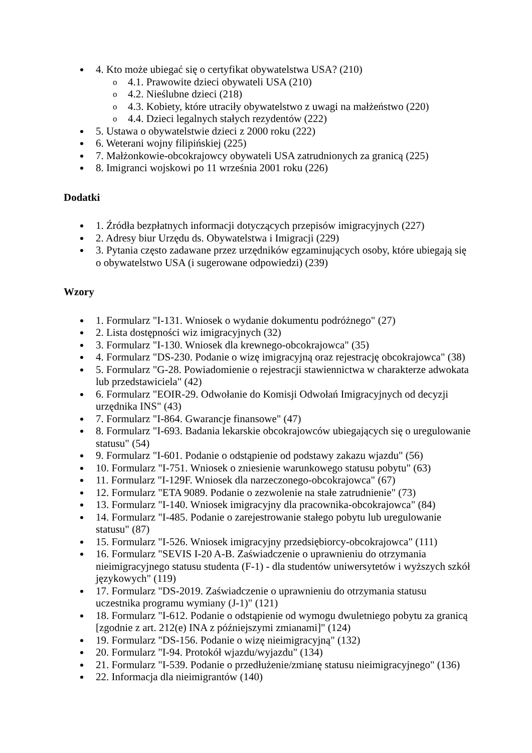4. Kto może ubiegać się o certyfikat obywatelstwa USA? (210)
4.1. Prawowite dzieci obywateli USA (210)
4.2. Nieślubne dzieci (218)
4.3. Kobiety, które utraciły obywatelstwo z uwagi na małżeństwo (220)
4.4. Dzieci legalnych stałych rezydentów (222)
5. Ustawa o obywatelstwie dzieci z 2000 roku (222)
6. Weterani wojny filipińskiej (225)
7. Małżonkowie-obcokrajowcy obywateli USA zatrudnionych za granicą (225)
8. Imigranci wojskowi po 11 września 2001 roku (226)
Dodatki
1. Źródła bezpłatnych informacji dotyczących przepisów imigracyjnych (227)
2. Adresy biur Urzędu ds. Obywatelstwa i Imigracji (229)
3. Pytania często zadawane przez urzędników egzaminujących osoby, które ubiegają się o obywatelstwo USA (i sugerowane odpowiedzi) (239)
Wzory
1. Formularz "I-131. Wniosek o wydanie dokumentu podróżnego" (27)
2. Lista dostępności wiz imigracyjnych (32)
3. Formularz "I-130. Wniosek dla krewnego-obcokrajowca" (35)
4. Formularz "DS-230. Podanie o wizę imigracyjną oraz rejestrację obcokrajowca" (38)
5. Formularz "G-28. Powiadomienie o rejestracji stawiennictwa w charakterze adwokata lub przedstawiciela" (42)
6. Formularz "EOIR-29. Odwołanie do Komisji Odwołań Imigracyjnych od decyzji urzędnika INS" (43)
7. Formularz "I-864. Gwarancje finansowe" (47)
8. Formularz "I-693. Badania lekarskie obcokrajowców ubiegających się o uregulowanie statusu" (54)
9. Formularz "I-601. Podanie o odstąpienie od podstawy zakazu wjazdu" (56)
10. Formularz "I-751. Wniosek o zniesienie warunkowego statusu pobytu" (63)
11. Formularz "I-129F. Wniosek dla narzeczonego-obcokrajowca" (67)
12. Formularz "ETA 9089. Podanie o zezwolenie na stałe zatrudnienie" (73)
13. Formularz "I-140. Wniosek imigracyjny dla pracownika-obcokrajowca" (84)
14. Formularz "I-485. Podanie o zarejestrowanie stałego pobytu lub uregulowanie statusu" (87)
15. Formularz "I-526. Wniosek imigracyjny przedsiębiorcy-obcokrajowca" (111)
16. Formularz "SEVIS I-20 A-B. Zaświadczenie o uprawnieniu do otrzymania nieimigracyjnego statusu studenta (F-1) - dla studentów uniwersytetów i wyższych szkół językowych" (119)
17. Formularz "DS-2019. Zaświadczenie o uprawnieniu do otrzymania statusu uczestnika programu wymiany (J-1)" (121)
18. Formularz "I-612. Podanie o odstąpienie od wymogu dwuletniego pobytu za granicą [zgodnie z art. 212(e) INA z późniejszymi zmianami]" (124)
19. Formularz "DS-156. Podanie o wizę nieimigracyjną" (132)
20. Formularz "I-94. Protokół wjazdu/wyjazdu" (134)
21. Formularz "I-539. Podanie o przedłużenie/zmianę statusu nieimigracyjnego" (136)
22. Informacja dla nieimigrantów (140)